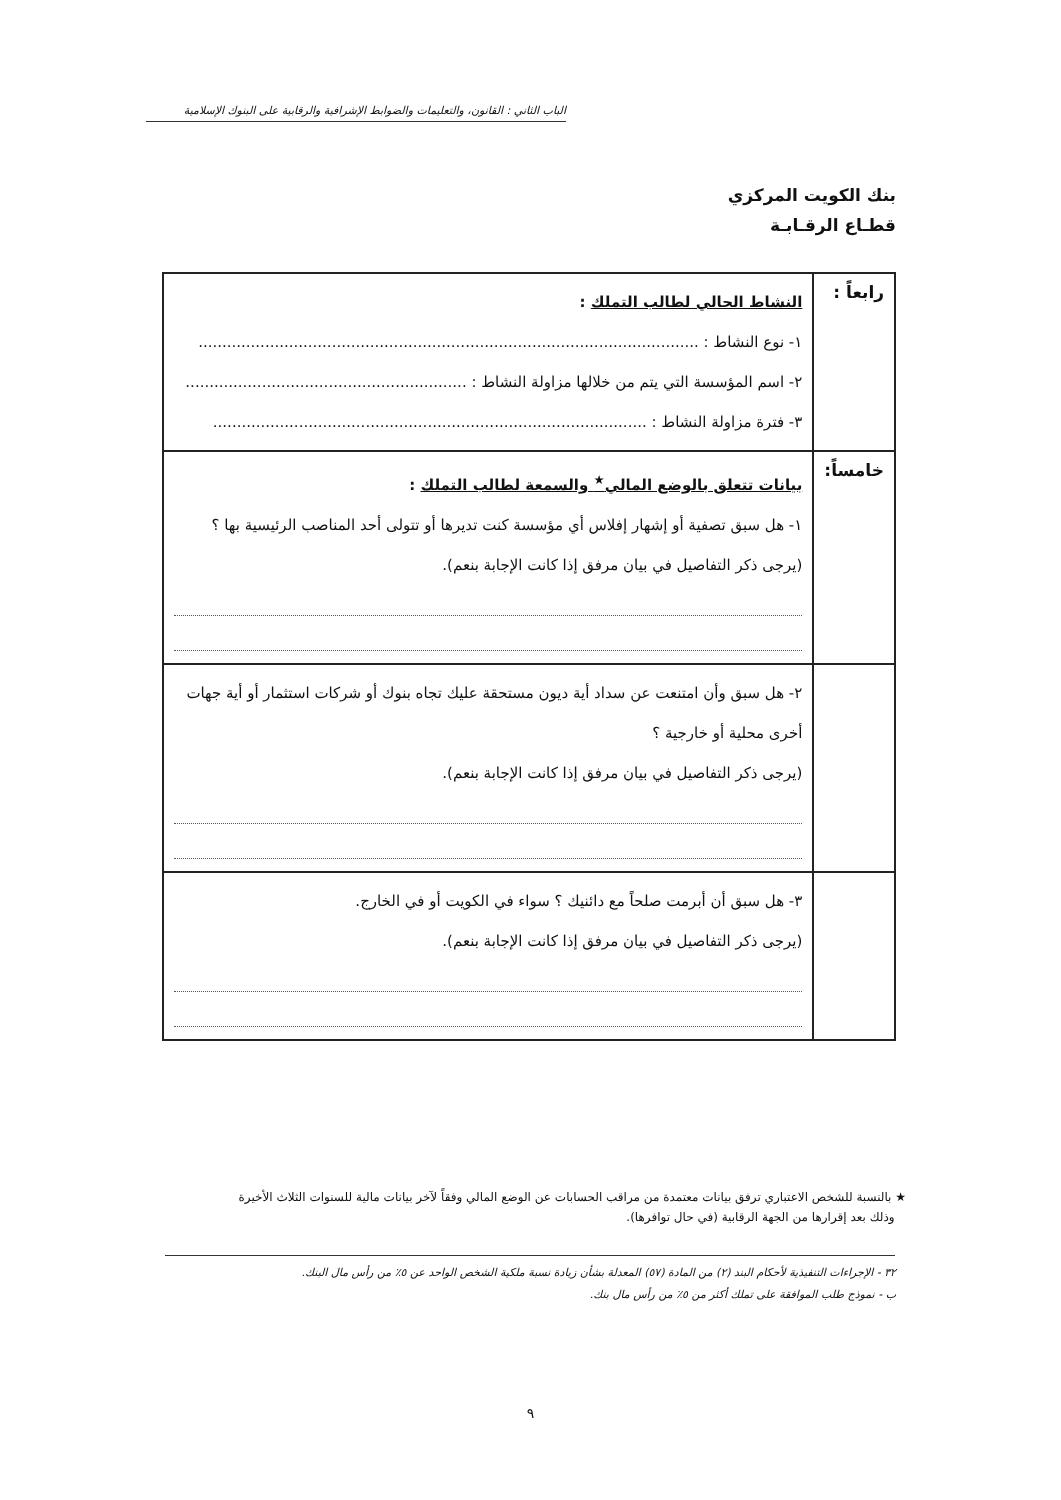الباب الثاني : القانون، والتعليمات والضوابط الإشرافية والرقابية على البنوك الإسلامية
بنك الكويت المركزي
قطـاع الرقـابـة
| رابعاً : | النشاط الحالي لطالب التملك : ١- نوع النشاط : ......................................................................................................... ٢- اسم المؤسسة التي يتم من خلالها مزاولة النشاط : ........................................................... ٣- فترة مزاولة النشاط : ........................................................................................... |
| خامساً: | بيانات تتعلق بالوضع المالي<sup>★</sup> والسمعة لطالب التملك : ١- هل سبق تصفية أو إشهار إفلاس أي مؤسسة كنت تديرها أو تتولى أحد المناصب الرئيسية بها ؟ (يرجى ذكر التفاصيل في بيان مرفق إذا كانت الإجابة بنعم). |
| | ٢- هل سبق وأن امتنعت عن سداد أية ديون مستحقة عليك تجاه بنوك أو شركات استثمار أو أية جهات أخرى محلية أو خارجية ؟ (يرجى ذكر التفاصيل في بيان مرفق إذا كانت الإجابة بنعم). |
| | ٣- هل سبق أن أبرمت صلحاً مع دائنيك ؟ سواء في الكويت أو في الخارج. (يرجى ذكر التفاصيل في بيان مرفق إذا كانت الإجابة بنعم). |
★ بالنسبة للشخص الاعتباري ترفق بيانات معتمدة من مراقب الحسابات عن الوضع المالي وفقاً لآخر بيانات مالية للسنوات الثلاث الأخيرة
وذلك بعد إقرارها من الجهة الرقابية (في حال توافرها).
٣٢ - الإجراءات التنفيذية لأحكام البند (٢) من المادة (٥٧) المعدلة بشأن زيادة نسبة ملكية الشخص الواحد عن ٥٪ من رأس مال البنك.
ب - نموذج طلب الموافقة على تملك أكثر من ٥٪ من رأس مال بنك.
٩